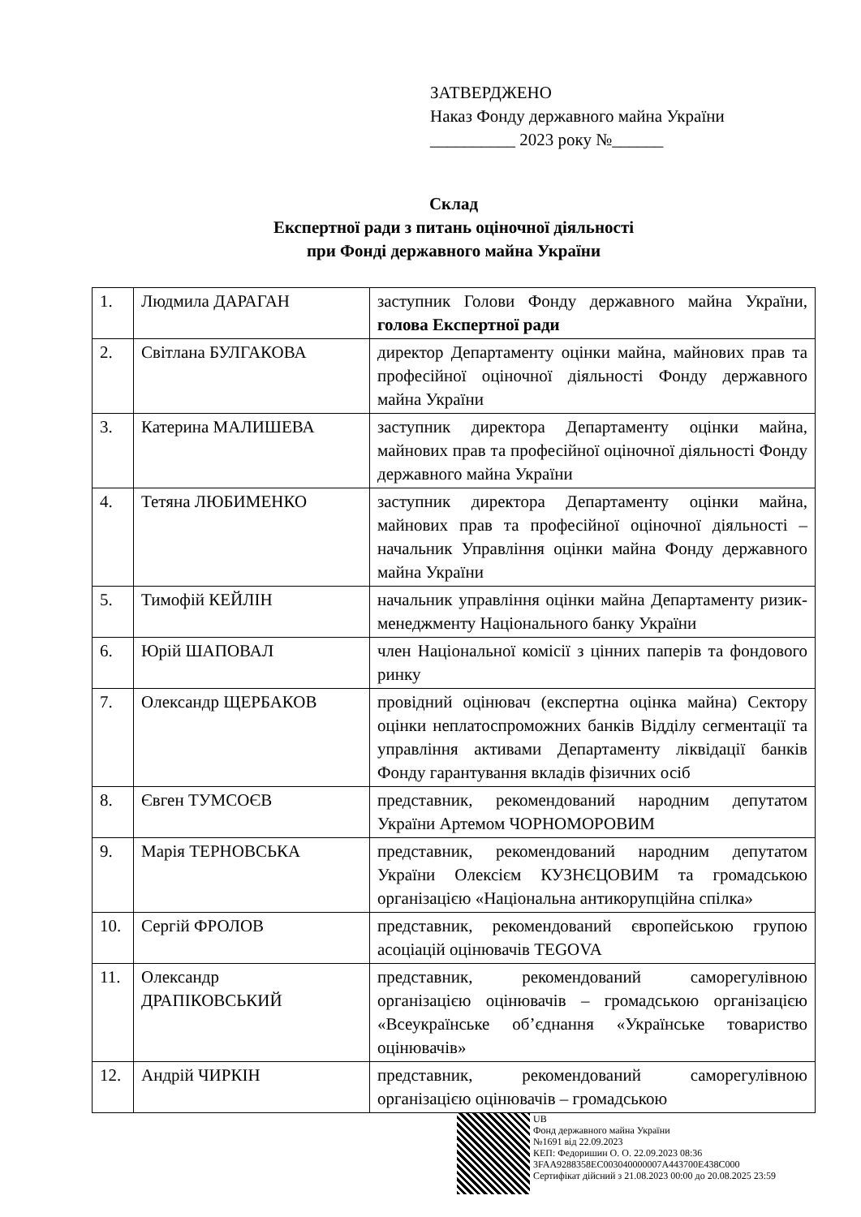ЗАТВЕРДЖЕНО
Наказ Фонду державного майна України
__________ 2023 року №______
Склад
Експертної ради з питань оціночної діяльності
при Фонді державного майна України
| 1. | Людмила ДАРАГАН | заступник Голови Фонду державного майна України, голова Експертної ради |
| 2. | Світлана БУЛГАКОВА | директор Департаменту оцінки майна, майнових прав та професійної оціночної діяльності Фонду державного майна України |
| 3. | Катерина МАЛИШЕВА | заступник директора Департаменту оцінки майна, майнових прав та професійної оціночної діяльності Фонду державного майна України |
| 4. | Тетяна ЛЮБИМЕНКО | заступник директора Департаменту оцінки майна, майнових прав та професійної оціночної діяльності – начальник Управління оцінки майна Фонду державного майна України |
| 5. | Тимофій КЕЙЛІН | начальник управління оцінки майна Департаменту ризик-менеджменту Національного банку України |
| 6. | Юрій ШАПОВАЛ | член Національної комісії з цінних паперів та фондового ринку |
| 7. | Олександр ЩЕРБАКОВ | провідний оцінювач (експертна оцінка майна) Сектору оцінки неплатоспроможних банків Відділу сегментації та управління активами Департаменту ліквідації банків Фонду гарантування вкладів фізичних осіб |
| 8. | Євген ТУМСОЄВ | представник, рекомендований народним депутатом України Артемом ЧОРНОМОРОВИМ |
| 9. | Марія ТЕРНОВСЬКА | представник, рекомендований народним депутатом України Олексієм КУЗНЄЦОВИМ та громадською організацією «Національна антикорупційна спілка» |
| 10. | Сергій ФРОЛОВ | представник, рекомендований європейською групою асоціацій оцінювачів TEGOVA |
| 11. | Олександр ДРАПІКОВСЬКИЙ | представник, рекомендований саморегулівною організацією оцінювачів – громадською організацією «Всеукраїнське об’єднання «Українське товариство оцінювачів» |
| 12. | Андрій ЧИРКІН | представник, рекомендований саморегулівною організацією оцінювачів – громадською |
UB
Фонд державного майна України
№1691 від 22.09.2023
КЕП: Федоришин О. О. 22.09.2023 08:36
3FAA9288358EC003040000007A443700E438C000
Сертифікат дійсний з 21.08.2023 00:00 до 20.08.2025 23:59